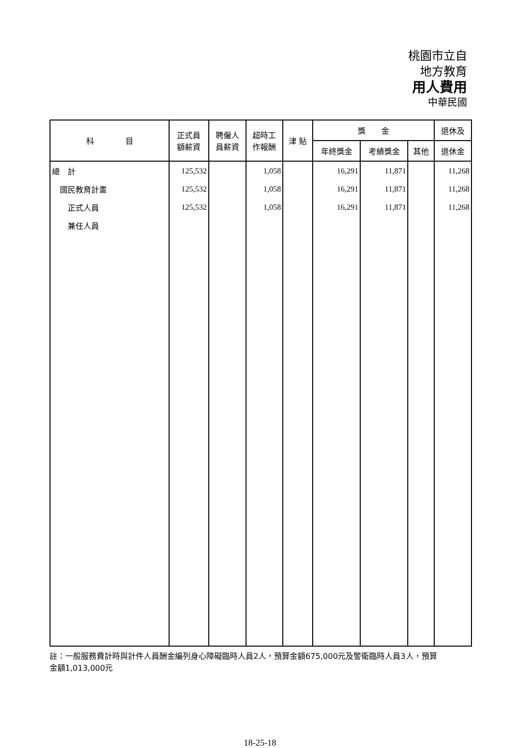桃園市立自
地方教育
用人費用
中華民國
| 科 目 | 正式員 額薪資 | 聘僱人 員薪資 | 超時工 作報酬 | 津 貼 | 獎 金 | | | 退休及 |
| --- | --- | --- | --- | --- | --- | --- | --- | --- |
| | | | | | 年終獎金 | 考績獎金 | 其他 | 退休金 |
| 總 計 | 125,532 | | 1,058 | | 16,291 | 11,871 | | 11,268 |
| 國民教育計畫 | 125,532 | | 1,058 | | 16,291 | 11,871 | | 11,268 |
| 正式人員 | 125,532 | | 1,058 | | 16,291 | 11,871 | | 11,268 |
| 兼任人員 | | | | | | | | |
註：一般服務費計時與計件人員酬金編列身心障礙臨時人員2人，預算金額675,000元及警衛臨時人員3人，預算金額1,013,000元
18-25-18